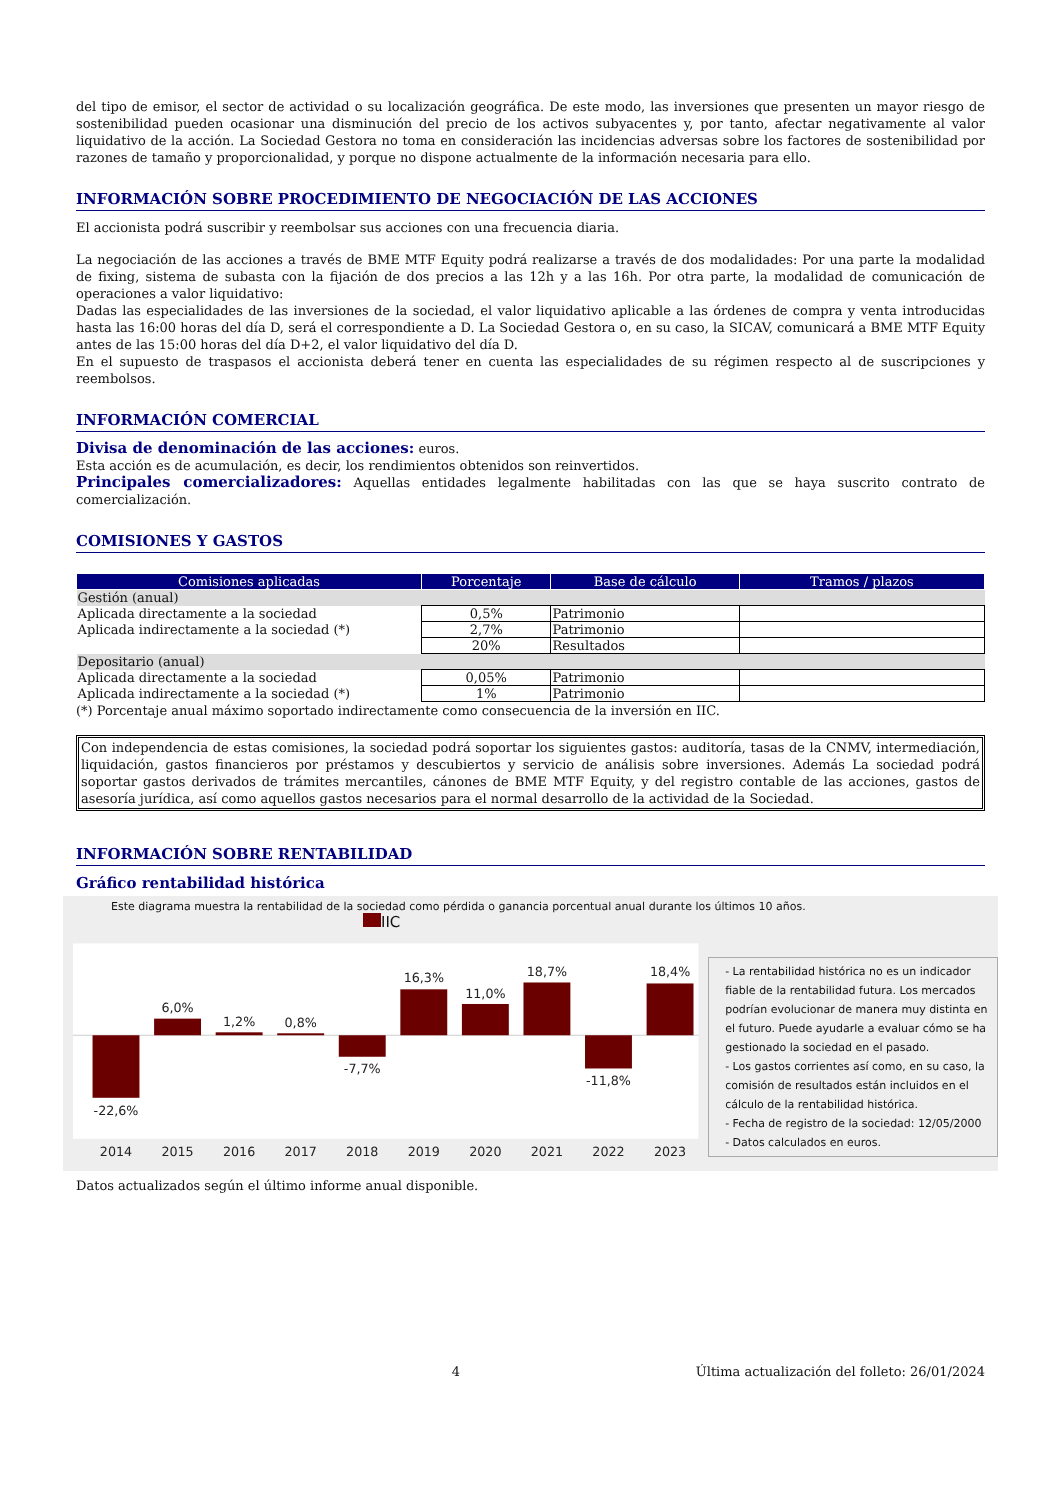del tipo de emisor, el sector de actividad o su localización geográfica. De este modo, las inversiones que presenten un mayor riesgo de sostenibilidad pueden ocasionar una disminución del precio de los activos subyacentes y, por tanto, afectar negativamente al valor liquidativo de la acción. La Sociedad Gestora no toma en consideración las incidencias adversas sobre los factores de sostenibilidad por razones de tamaño y proporcionalidad, y porque no dispone actualmente de la información necesaria para ello.
INFORMACIÓN SOBRE PROCEDIMIENTO DE NEGOCIACIÓN DE LAS ACCIONES
El accionista podrá suscribir y reembolsar sus acciones con una frecuencia diaria.
La negociación de las acciones a través de BME MTF Equity podrá realizarse a través de dos modalidades: Por una parte la modalidad de fixing, sistema de subasta con la fijación de dos precios a las 12h y a las 16h. Por otra parte, la modalidad de comunicación de operaciones a valor liquidativo:
Dadas las especialidades de las inversiones de la sociedad, el valor liquidativo aplicable a las órdenes de compra y venta introducidas hasta las 16:00 horas del día D, será el correspondiente a D. La Sociedad Gestora o, en su caso, la SICAV, comunicará a BME MTF Equity antes de las 15:00 horas del día D+2, el valor liquidativo del día D.
En el supuesto de traspasos el accionista deberá tener en cuenta las especialidades de su régimen respecto al de suscripciones y reembolsos.
INFORMACIÓN COMERCIAL
Divisa de denominación de las acciones: euros.
Esta acción es de acumulación, es decir, los rendimientos obtenidos son reinvertidos.
Principales comercializadores: Aquellas entidades legalmente habilitadas con las que se haya suscrito contrato de comercialización.
COMISIONES Y GASTOS
| Comisiones aplicadas | Porcentaje | Base de cálculo | Tramos / plazos |
| --- | --- | --- | --- |
| Gestión (anual) | | | |
| Aplicada directamente a la sociedad | 0,5% | Patrimonio | |
| Aplicada indirectamente a la sociedad (*) | 2,7% | Patrimonio | |
| | 20% | Resultados | |
| Depositario (anual) | | | |
| Aplicada directamente a la sociedad | 0,05% | Patrimonio | |
| Aplicada indirectamente a la sociedad (*) | 1% | Patrimonio | |
(*) Porcentaje anual máximo soportado indirectamente como consecuencia de la inversión en IIC.
Con independencia de estas comisiones, la sociedad podrá soportar los siguientes gastos: auditoría, tasas de la CNMV, intermediación, liquidación, gastos financieros por préstamos y descubiertos y servicio de análisis sobre inversiones. Además La sociedad podrá soportar gastos derivados de trámites mercantiles, cánones de BME MTF Equity, y del registro contable de las acciones, gastos de asesoría jurídica, así como aquellos gastos necesarios para el normal desarrollo de la actividad de la Sociedad.
INFORMACIÓN SOBRE RENTABILIDAD
Gráfico rentabilidad histórica
Este diagrama muestra la rentabilidad de la sociedad como pérdida o ganancia porcentual anual durante los últimos 10 años.
IIC
-22,6%
6,0%
1,2%
0,8%
-7,7%
16,3%
11,0%
18,7%
-11,8%
18,4%
2014
2015
2016
2017
2018
2019
2020
2021
2022
2023
- La rentabilidad histórica no es un indicador fiable de la rentabilidad futura. Los mercados podrían evolucionar de manera muy distinta en el futuro. Puede ayudarle a evaluar cómo se ha gestionado la sociedad en el pasado.
- Los gastos corrientes así como, en su caso, la comisión de resultados están incluidos en el cálculo de la rentabilidad histórica.
- Fecha de registro de la sociedad: 12/05/2000
- Datos calculados en euros.
Datos actualizados según el último informe anual disponible.
4 Última actualización del folleto: 26/01/2024